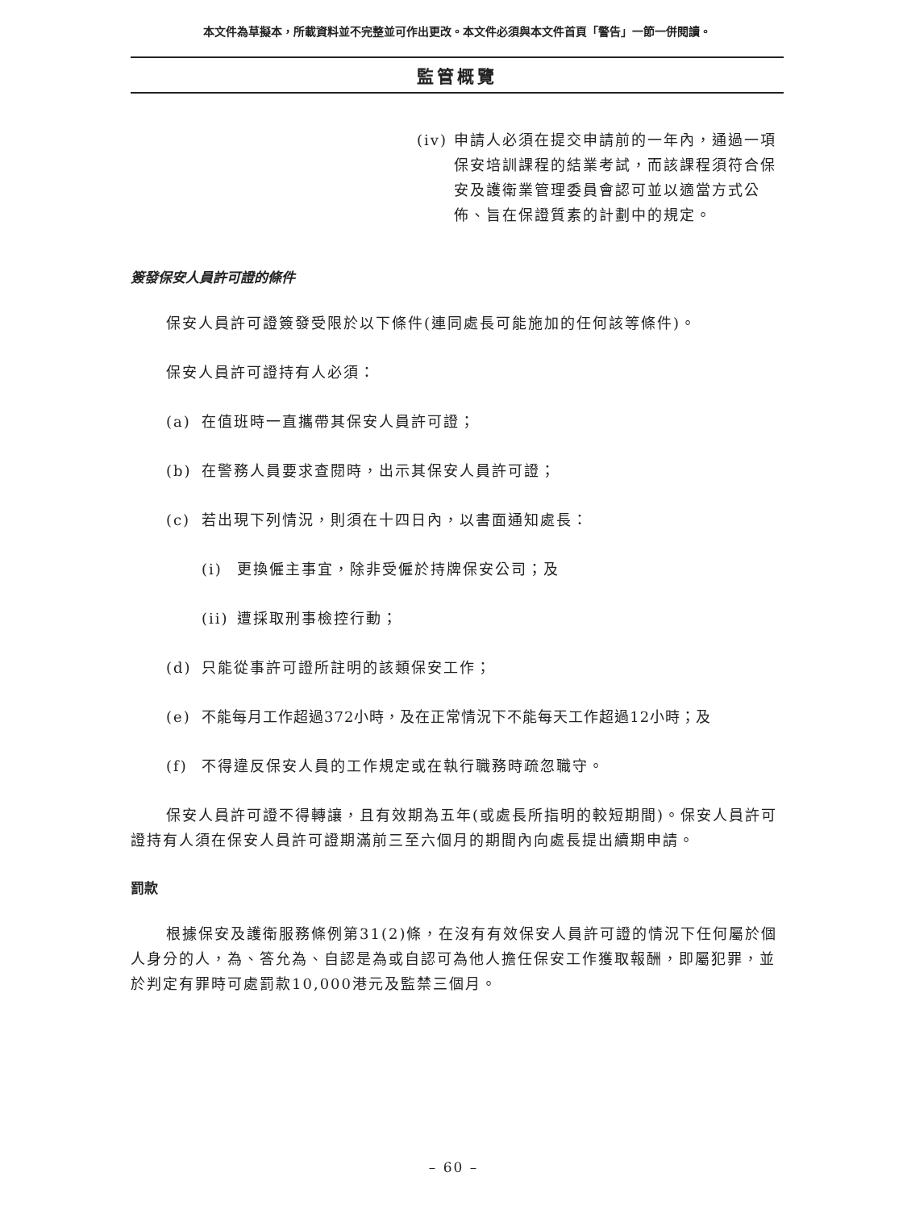本文件為草擬本，所載資料並不完整並可作出更改。本文件必須與本文件首頁「警告」一節一併閱讀。
監管概覽
(iv) 申請人必須在提交申請前的一年內，通過一項保安培訓課程的結業考試，而該課程須符合保安及護衛業管理委員會認可並以適當方式公佈、旨在保證質素的計劃中的規定。
簽發保安人員許可證的條件
保安人員許可證簽發受限於以下條件(連同處長可能施加的任何該等條件)。
保安人員許可證持有人必須：
(a) 在值班時一直攜帶其保安人員許可證；
(b) 在警務人員要求查閱時，出示其保安人員許可證；
(c) 若出現下列情況，則須在十四日內，以書面通知處長：
(i) 更換僱主事宜，除非受僱於持牌保安公司；及
(ii) 遭採取刑事檢控行動；
(d) 只能從事許可證所註明的該類保安工作；
(e) 不能每月工作超過372小時，及在正常情況下不能每天工作超過12小時；及
(f) 不得違反保安人員的工作規定或在執行職務時疏忽職守。
保安人員許可證不得轉讓，且有效期為五年(或處長所指明的較短期間)。保安人員許可證持有人須在保安人員許可證期滿前三至六個月的期間內向處長提出續期申請。
罰款
根據保安及護衛服務條例第31(2)條，在沒有有效保安人員許可證的情況下任何屬於個人身分的人，為、答允為、自認是為或自認可為他人擔任保安工作獲取報酬，即屬犯罪，並於判定有罪時可處罰款10,000港元及監禁三個月。
– 60 –